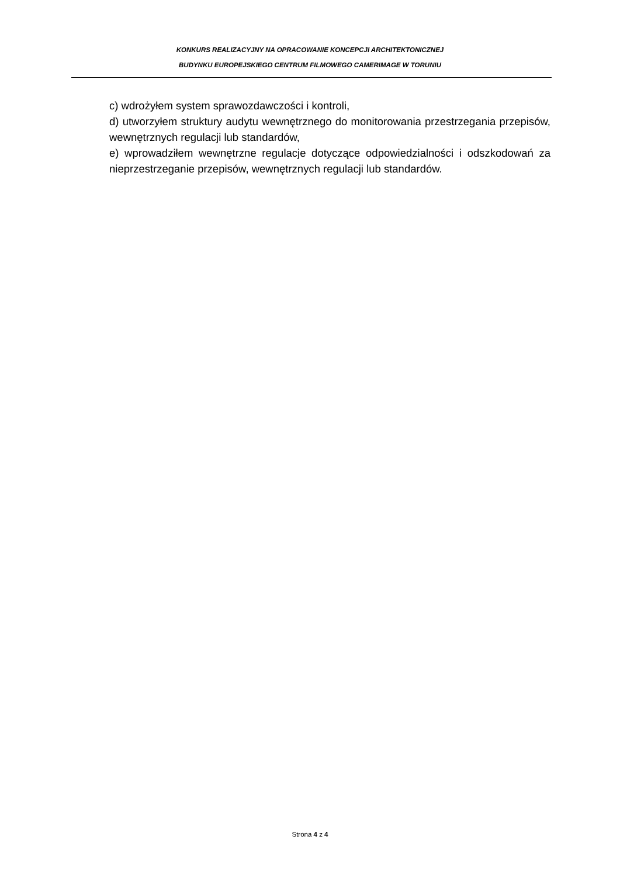KONKURS REALIZACYJNY NA OPRACOWANIE KONCEPCJI ARCHITEKTONICZNEJ
BUDYNKU EUROPEJSKIEGO CENTRUM FILMOWEGO CAMERIMAGE W TORUNIU
c) wdrożyłem system sprawozdawczości i kontroli,
d) utworzyłem struktury audytu wewnętrznego do monitorowania przestrzegania przepisów, wewnętrznych regulacji lub standardów,
e) wprowadziłem wewnętrzne regulacje dotyczące odpowiedzialności i odszkodowań za nieprzestrzeganie przepisów, wewnętrznych regulacji lub standardów.
Strona 4 z 4